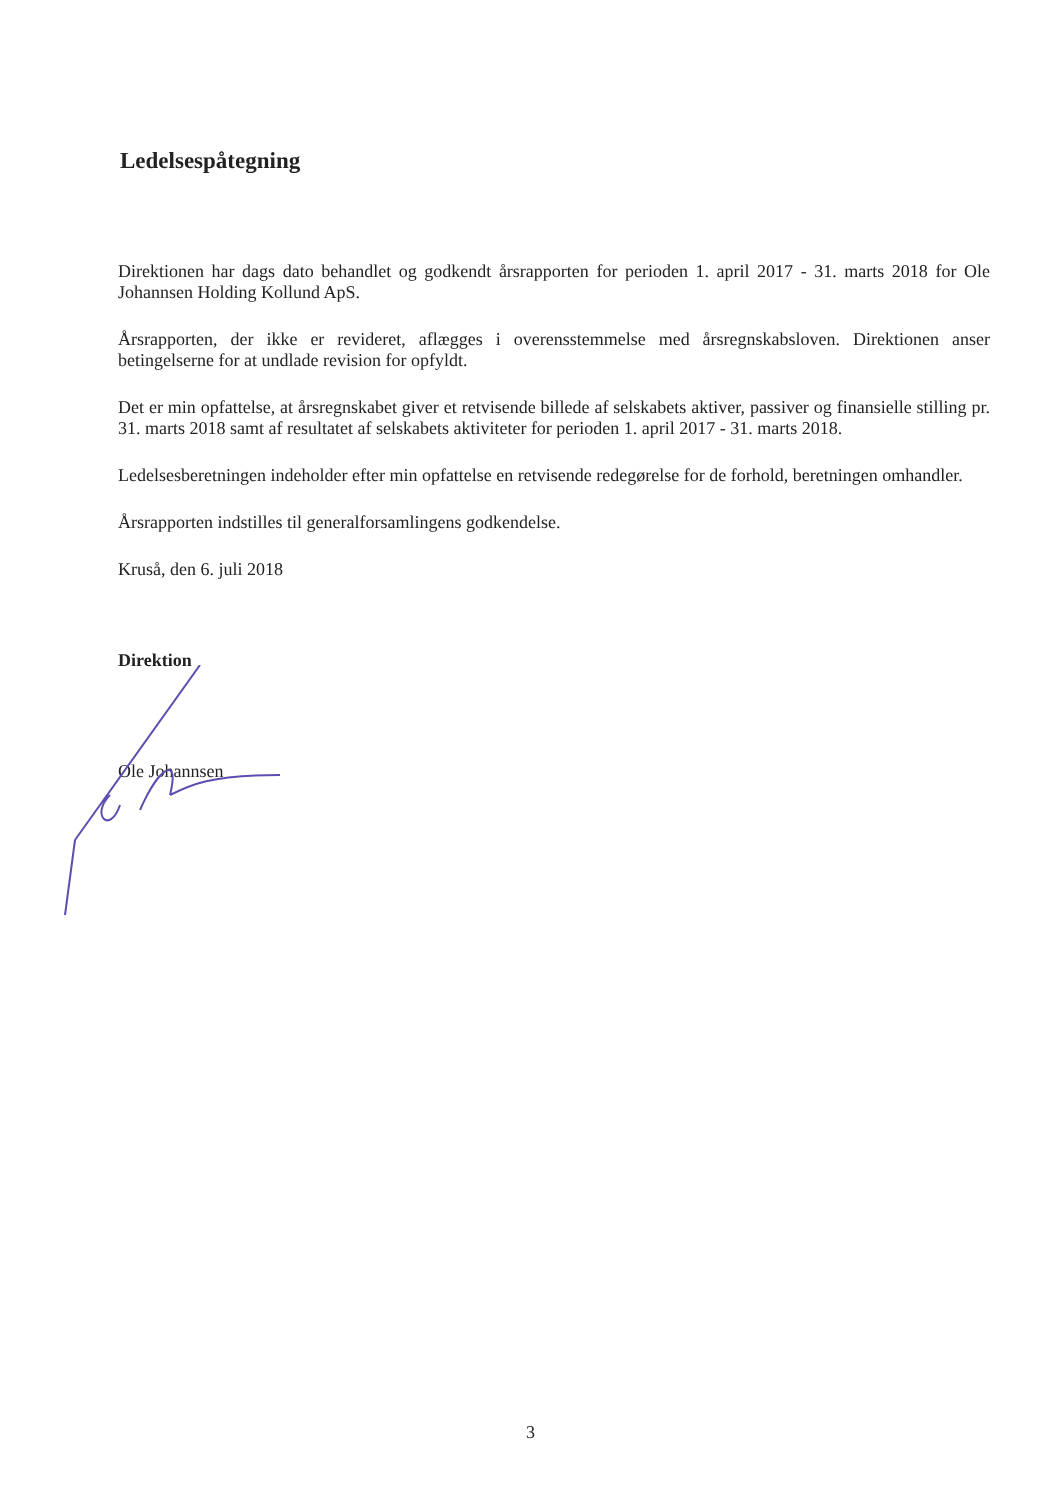Ledelsespåtegning
Direktionen har dags dato behandlet og godkendt årsrapporten for perioden 1. april 2017 - 31. marts 2018 for Ole Johannsen Holding Kollund ApS.
Årsrapporten, der ikke er revideret, aflægges i overensstemmelse med årsregnskabsloven. Direktionen anser betingelserne for at undlade revision for opfyldt.
Det er min opfattelse, at årsregnskabet giver et retvisende billede af selskabets aktiver, passiver og finansielle stilling pr. 31. marts 2018 samt af resultatet af selskabets aktiviteter for perioden 1. april 2017 - 31. marts 2018.
Ledelsesberetningen indeholder efter min opfattelse en retvisende redegørelse for de forhold, beretningen omhandler.
Årsrapporten indstilles til generalforsamlingens godkendelse.
Kruså, den 6. juli 2018
Direktion
Ole Johannsen
3